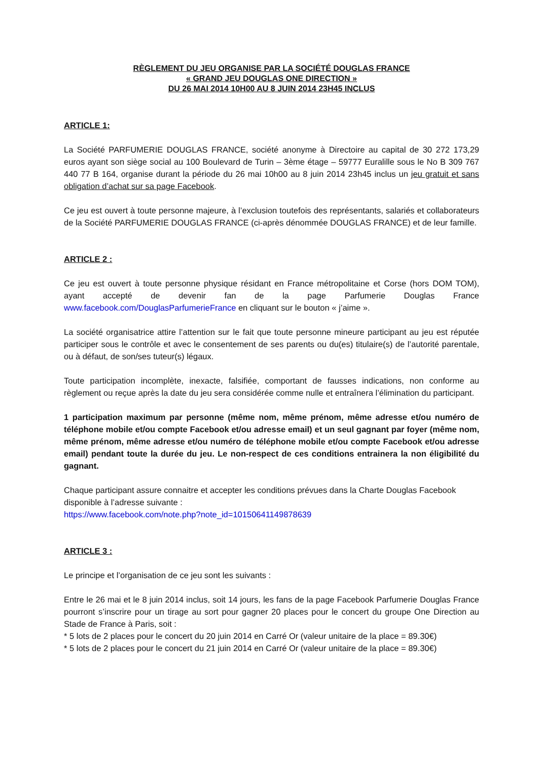RÈGLEMENT DU JEU ORGANISE PAR LA SOCIÉTÉ DOUGLAS FRANCE
« GRAND JEU DOUGLAS ONE DIRECTION »
DU 26 MAI 2014 10H00 AU 8 JUIN 2014 23H45 INCLUS
ARTICLE 1:
La Société PARFUMERIE DOUGLAS FRANCE, société anonyme à Directoire au capital de 30 272 173,29 euros ayant son siège social au 100 Boulevard de Turin – 3ème étage – 59777 Euralille sous le No B 309 767 440 77 B 164, organise durant la période du 26 mai 10h00 au 8 juin 2014 23h45 inclus un jeu gratuit et sans obligation d’achat sur sa page Facebook.
Ce jeu est ouvert à toute personne majeure, à l’exclusion toutefois des représentants, salariés et collaborateurs de la Société PARFUMERIE DOUGLAS FRANCE (ci-après dénommée DOUGLAS FRANCE) et de leur famille.
ARTICLE 2 :
Ce jeu est ouvert à toute personne physique résidant en France métropolitaine et Corse (hors DOM TOM), ayant accepté de devenir fan de la page Parfumerie Douglas France www.facebook.com/DouglasParfumerieFrance en cliquant sur le bouton « j’aime ».
La société organisatrice attire l’attention sur le fait que toute personne mineure participant au jeu est réputée participer sous le contrôle et avec le consentement de ses parents ou du(es) titulaire(s) de l’autorité parentale, ou à défaut, de son/ses tuteur(s) légaux.
Toute participation incomplète, inexacte, falsifiée, comportant de fausses indications, non conforme au règlement ou reçue après la date du jeu sera considérée comme nulle et entraînera l’élimination du participant.
1 participation maximum par personne (même nom, même prénom, même adresse et/ou numéro de téléphone mobile et/ou compte Facebook et/ou adresse email) et un seul gagnant par foyer (même nom, même prénom, même adresse et/ou numéro de téléphone mobile et/ou compte Facebook et/ou adresse email) pendant toute la durée du jeu. Le non-respect de ces conditions entrainera la non éligibilité du gagnant.
Chaque participant assure connaitre et accepter les conditions prévues dans la Charte Douglas Facebook disponible à l’adresse suivante :
https://www.facebook.com/note.php?note_id=10150641149878639
ARTICLE 3 :
Le principe et l’organisation de ce jeu sont les suivants :
Entre le 26 mai et le 8 juin 2014 inclus, soit 14 jours, les fans de la page Facebook Parfumerie Douglas France pourront s’inscrire pour un tirage au sort pour gagner 20 places pour le concert du groupe One Direction au Stade de France à Paris, soit :
* 5 lots de 2 places pour le concert du 20 juin 2014 en Carré Or (valeur unitaire de la place = 89.30€)
* 5 lots de 2 places pour le concert du 21 juin 2014 en Carré Or (valeur unitaire de la place = 89.30€)